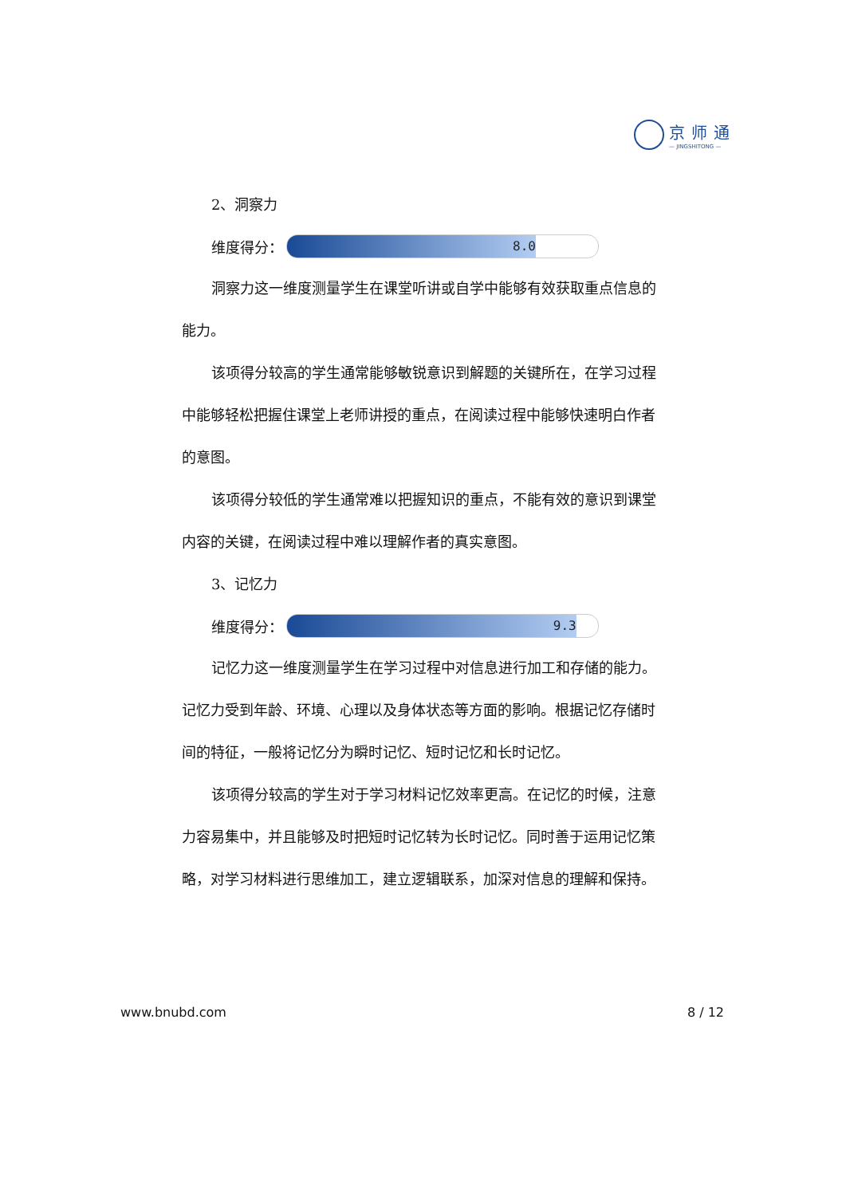京师通
— JINGSHITONG —
2、洞察力
维度得分：
8.0
洞察力这一维度测量学生在课堂听讲或自学中能够有效获取重点信息的能力。
该项得分较高的学生通常能够敏锐意识到解题的关键所在，在学习过程中能够轻松把握住课堂上老师讲授的重点，在阅读过程中能够快速明白作者的意图。
该项得分较低的学生通常难以把握知识的重点，不能有效的意识到课堂内容的关键，在阅读过程中难以理解作者的真实意图。
3、记忆力
维度得分：
9.3
记忆力这一维度测量学生在学习过程中对信息进行加工和存储的能力。记忆力受到年龄、环境、心理以及身体状态等方面的影响。根据记忆存储时间的特征，一般将记忆分为瞬时记忆、短时记忆和长时记忆。
该项得分较高的学生对于学习材料记忆效率更高。在记忆的时候，注意力容易集中，并且能够及时把短时记忆转为长时记忆。同时善于运用记忆策略，对学习材料进行思维加工，建立逻辑联系，加深对信息的理解和保持。
www.bnubd.com 8 / 12